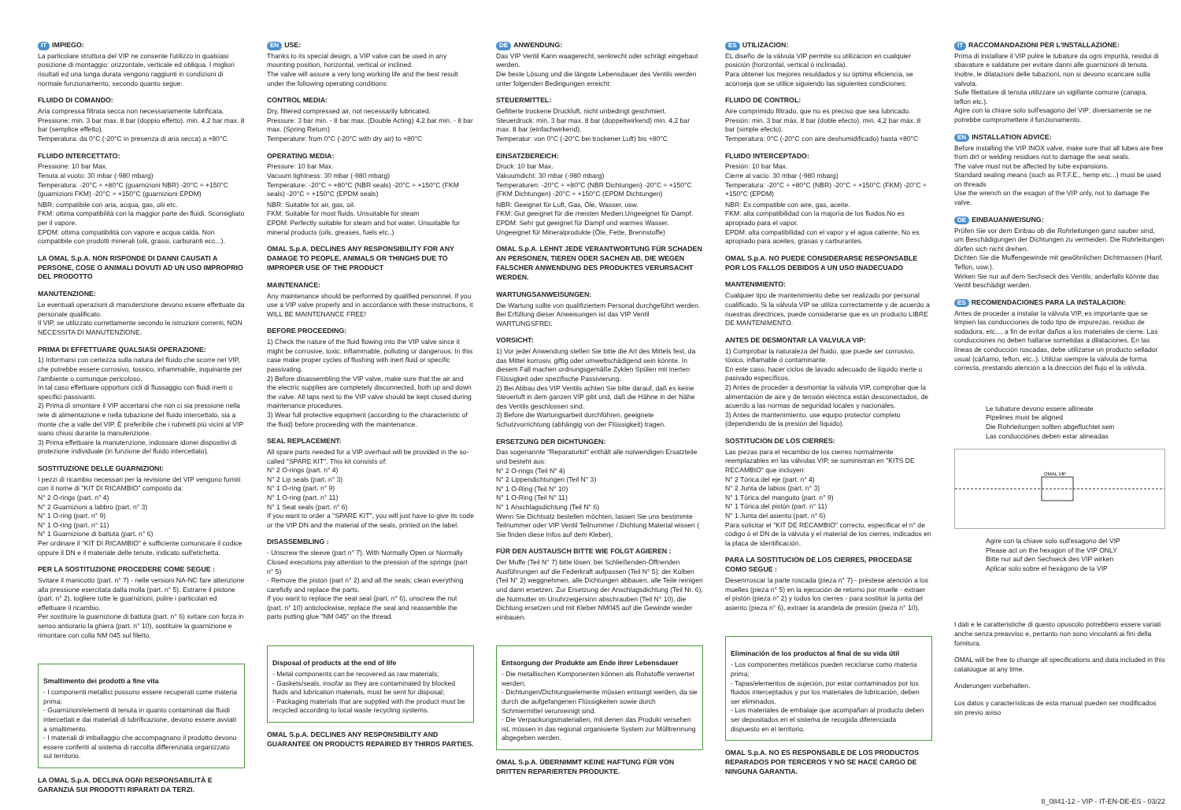IT IMPIEGO:
La particolare struttura del VIP ne consente l'utilizzo in qualsiasi posizione di montaggio: orizzontale, verticale ed obliqua. I migliori risultati ed una lunga durata vengono raggiunti in condizioni di normale funzionamento, secondo quanto segue:
FLUIDO DI COMANDO:
Aria compressa filtrata secca non necessariamente lubrificata.
Pressione: min. 3 bar max. 8 bar (doppio effetto). min. 4,2 bar max. 8 bar (semplice effetto).
Temperatura: da 0°C (-20°C in presenza di aria secca) a +80°C
FLUIDO INTERCETTATO:
Pressione: 10 bar Max.
Tenuta al vuoto: 30 mbar (-980 mbarg)
Temperatura: -20°C ÷ +80°C (guarnizioni NBR) -20°C ÷ +150°C (guarnizioni FKM) -20°C ÷ +150°C (guarnizioni EPDM)
NBR: compatibile con aria, acqua, gas, olii etc.
FKM: ottima compatibilità con la maggior parte dei fluidi. Sconsigliato per il vapore.
EPDM: ottima compatibilità con vapore e acqua calda. Non compatibile con prodotti minerali (olii, grassi, carburanti ecc...).
LA OMAL S.p.A. NON RISPONDE DI DANNI CAUSATI A PERSONE, COSE O ANIMALI DOVUTI AD UN USO IMPROPRIO DEL PRODOTTO
MANUTENZIONE:
Le eventuali operazioni di manutenzione devono essere effettuate da personale qualificato.
Il VIP, se utilizzato correttamente secondo le istruzioni correnti, NON NECESSITA DI MANUTENZIONE.
PRIMA DI EFFETTUARE QUALSIASI OPERAZIONE:
1) Informarsi con certezza sulla natura del fluido che scorre nel VIP, che potrebbe essere corrosivo, tossico, infiammabile, inquinante per l'ambiente o comunque pericoloso.
In tal caso effettuare opportuni cicli di flussaggio con fluidi inerti o specifici passivanti.
2) Prima di smontare il VIP accertarsi che non ci sia pressione nella rete di alimentazione e nella tubazione del fluido intercettato, sia a monte che a valle del VIP. È preferibile che i rubinetti più vicini al VIP siano chiusi durante la manutenzione.
3) Prima effettuare la manutenzione, indossare idonei dispositivi di protezione individuale (in funzione del fluido intercettato).
SOSTITUZIONE DELLE GUARNIZIONI:
I pezzi di ricambio necessari per la revisione del VIP vengono forniti con il nome di "KIT DI RICAMBIO" composto da:
N° 2 O-rings (part. n° 4)
N° 2 Guarnizioni a labbro (part. n° 3)
N° 1 O-ring (part. n° 9)
N° 1 O-ring (part. n° 11)
N° 1 Guarnizione di battuta (part. n° 6)
Per ordinare il "KIT DI RICAMBIO" è sufficiente comunicare il codice oppure il DN e il materiale delle tenute, indicato sull'etichetta.
PER LA SOSTITUZIONE PROCEDERE COME SEGUE :
Svitare il manicotto (part. n° 7) - nelle versioni NA-NC fare attenzione alla pressione esercitata dalla molla (part. n° 5). Estrarre il pistone (part. n° 2), togliere tutte le guarnizioni, pulire i particolari ed effettuare il ricambio.
Per sostituire la guarnizione di battuta (part. n° 6) svitare con forza in senso antiorario la ghiera (part. n° 10), sostituire la guarnizione e rimontare con colla NM 045 sul filetto.
Smaltimento dei prodotti a fine vita
- I componenti metallici possono essere recuperati come materia prima;
- Guarnizioni/elementi di tenuta in quanto contaminati dai fluidi intercettati e dai materiali di lubrificazione, devono essere avviati a smaltimento.
- I materiali di imballaggio che accompagnano il prodotto devono essere conferiti al sistema di raccolta differenziata organizzato sul territorio.
LA OMAL S.p.A. DECLINA OGNI RESPONSABILITÀ E GARANZIA SUI PRODOTTI RIPARATI DA TERZI.
EN USE:
Thanks to its special design, a VIP valve can be used in any mounting position, horizontal, vertical or inclined.
The valve will assure a very long working life and the best result under the following operating conditions:
CONTROL MEDIA:
Dry, filtered compressed air, not necessarily lubricated.
Pressure: 3 bar min. - 8 bar max. (Double Acting) 4,2 bar min. - 8 bar max. (Spring Return)
Temperature: from 0°C (-20°C with dry air) to +80°C
OPERATING MEDIA:
Pressure: 10 bar Max.
Vacuum tightness: 30 mbar (-980 mbarg)
Temperature: -20°C ÷ +80°C (NBR seals) -20°C ÷ +150°C (FKM seals) -20°C ÷ +150°C (EPDM seals)
NBR: Suitable for air, gas, oil.
FKM: Suitable for most fluids. Unsuitable for steam
EPDM: Perfectly suitable for steam and hot water. Unsuitable for mineral products (oils, greases, fuels etc..)
OMAL S.p.A. DECLINES ANY RESPONSIBILITY FOR ANY DAMAGE TO PEOPLE, ANIMALS OR THINGHS DUE TO IMPROPER USE OF THE PRODUCT
MAINTENANCE:
Any maintenance should be performed by qualified personnel. If you use a VIP valve properly and in accordance with these instructions, it WILL BE MAINTENANCE FREE!
BEFORE PROCEEDING:
1) Check the nature of the fluid flowing into the VIP valve since it might be corrosive, toxic, inflammable, polluting or dangerous; In this case make proper cycles of flushing with inert fluid or specific passivating.
2) Before disassembling the VIP valve, make sure that the air and the electric supplies are completely disconnected, both up and down the valve. All taps next to the VIP valve should be kept closed during maintenance procedures.
3) Wear full protective equipment (according to the characteristic of the fluid) before proceeding with the maintenance.
SEAL REPLACEMENT:
All spare parts needed for a VIP overhaul will be provided in the so-called "SPARE KIT". This kit consists of:
N° 2 O-rings (part. n° 4)
N° 2 Lip seals (part. n° 3)
N° 1 O-ring (part. n° 9)
N° 1 O-ring (part. n° 11)
N° 1 Seat seals (part. n° 6)
If you want to order a "SPARE KIT", you will just have to give its code or the VIP DN and the material of the seals, printed on the label.
DISASSEMBLING :
- Unscrew the sleeve (part n° 7). With Normally Open or Normally Closed executions pay attention to the pression of the springs (part n° 5)
- Remove the piston (part n° 2) and all the seals; clean everything carefully and replace the parts.
If you want to replace the seat seal (part. n° 6), unscrew the nut (part. n° 10) anticlockwise, replace the seal and reassemble the parts putting glue "NM 045" on the thread.
Disposal of products at the end of life
- Metal components can be recovered as raw materials;
- Gaskets/seals, insofar as they are contaminated by blocked fluids and lubrication materials, must be sent for disposal;
- Packaging materials that are supplied with the product must be recycled according to local waste recycling systems.
OMAL S.p.A. DECLINES ANY RESPONSIBILITY AND GUARANTEE ON PRODUCTS REPAIRED BY THIRDS PARTIES.
DE ANWENDUNG:
Das VIP Ventil Kann waagerecht, senkrecht oder schrägt eingebaut werden.
Die beste Lösung und die längste Lebensdauer des Ventils werden unter folgenden Bedingungen erreicht:
STEUERMITTEL:
Gefilterte trockene Druckluft, nicht unbedingt geschmiert.
Steuerdruck: min. 3 bar max. 8 bar (doppeltwirkend) min. 4,2 bar max. 8 bar (einfachwirkend).
Temperatur: von 0°C (-20°C bei trockener Luft) bis +80°C
EINSATZBEREICH:
Druck: 10 bar Max.
Vakuumdicht: 30 mbar (-980 mbarg)
Temperaturen: -20°C ÷ +80°C (NBR Dichtungen) -20°C ÷ +150°C (FKM Dichtungen) -20°C ÷ +150°C (EPDM Dichtungen)
NBR: Geeignet für Luft, Gas, Öle, Wasser, usw.
FKM: Gut geeignet für die meisten Medien.Ungeeignet für Dampf.
EPDM: Sehr gut geeignet für Dampf und warmes Wasser. Ungeeignet für Mineralprodukte (Öle, Fette, Brennstoffe)
OMAL S.p.A. LEHNT JEDE VERANTWORTUNG FÜR SCHADEN AN PERSONEN, TIEREN ODER SACHEN AB, DIE WEGEN FALSCHER ANWENDUNG DES PRODUKTES VERURSACHT WERDEN.
WARTUNGSANWEISUNGEN:
Die Wartung sollte von qualifiziertem Personal durchgeführt werden.
Bei Erfüllung dieser Anweisungen ist das VIP Ventil WARTUNGSFREI.
VORSICHT:
1) Vor jeder Anwendung stellen Sie bitte die Art des Mittels fest, da das Mittel korrosiv, giftig oder umweltschädigend sein könnte. In diesem Fall machen ordnungsgemäße Zyklen Spülen mit inerten Flüssigkeit oder spezifische Passivierung.
2) Bei Abbau des VIP Ventils achten Sie bitte darauf, daß es keine Steuerluft in dem ganzen VIP gibt und, daß die Hähne in der Nähe des Ventils geschlossen sind.
3) Before die Wartungsarbeit durchführen, geeignete Schutzvorrichtung (abhängig von der Flüssigkeit) tragen.
ERSETZUNG DER DICHTUNGEN:
Das sogenannte "Reparaturkit" enthält alle notwendigen Ersatzteile und besteht aus:
N° 2 O-rings (Teil N° 4)
N° 2 Lippendichtungen (Teil N° 3)
N° 1 O-Ring (Teil N° 10)
N° 1 O-Ring (Teil N° 11)
N° 1 Anschlagsdichtung (Teil N° 6)
Wenn Sie Dichtsatz bestellen möchten, lassen Sie uns bestimmte Teilnummer oder VIP Ventil Teilnummer / Dichtung Material wissen ( Sie finden diese Infos auf dem Kleber).
FÜR DEN AUSTAUSCH BITTE WIE FOLGT AGIEREN :
Der Muffe (Teil N° 7) bitte lösen; bei Schließenden-Öffnenden Ausführungen auf die Federkraft aufpassen (Teil N° 5); der Kolben (Teil N° 2) weggnehmen, alle Dichtungen abbauen, alle Teile reinigen und dann ersetzen. Zur Ersetzung der Anschlagsdichtung (Teil Nr. 6), die Nutmutter im Unuhrzeigersinn abschrauben (Teil N° 10), die Dichtung ersetzen und mit Kleber NM045 auf die Gewinde wieder einbauen.
Entsorgung der Produkte am Ende ihrer Lebensdauer
- Die metallischen Komponenten können als Rohstoffe verwertet werden;
- Dichtungen/Dichtungselemente müssen entsorgt werden, da sie durch die aufgefangenen Flüssigkeiten sowie durch Schmiermittel verunreinigt sind.
- Die Verpackungsmaterialien, mit denen das Produkt versehen ist, müssen in das regional organisierte System zur Mülltrennung abgegeben werden.
OMAL S.p.A. ÜBERNIMMT KEINE HAFTUNG FÜR VON DRITTEN REPARIERTEN PRODUKTE.
ES UTILIZACION:
EL diseño de la válvula VIP permite su utilizácion en cualquier posición (horizontal, vertical ó inclinada).
Para obtener los mejores resuldados y su óptima eficiencia, se aconseja que se utilice siguiendo las siguientes condiciones:
FLUIDO DE CONTROL:
Aire comprimido filtrado, que no es preciso que sea lubricado.
Presión: min. 3 bar màx. 8 bar (doble efecto). min. 4,2 bar màx. 8 bar (simple efecto).
Temperatura: 0°C (-20°C con aire deshumidificado) hasta +80°C
FLUIDO INTERCEPTADO:
Presión: 10 bar Max.
Cierre al vacío: 30 mbar (-980 mbarg)
Temperatura: -20°C ÷ +80°C (NBR) -20°C ÷ +150°C (FKM) -20°C ÷ +150°C (EPDM)
NBR: Es compatible con aire, gas, aceite.
FKM: alta compatibilidad con la majoría de los fluidos.No es apropiado para el vapor.
EPDM: alta compatibilidad con el vapor y el agua caliente. No es apropiado para aceites, grasas y carburantes.
OMAL S.p.A. NO PUEDE CONSIDERARSE RESPONSABLE POR LOS FALLOS DEBIDOS A UN USO INADECUADO
MANTENIMIENTO:
Cualquier tipo de mantenimiento debe ser realizado por personal cualificado. Si la válvula VIP se utiliza correctamente y de acuerdo a nuestras directrices, puede considerarse que es un producto LIBRE DE MANTENIMENTO.
ANTES DE DESMONTAR LA VALVULA VIP:
1) Comprobar la naturaleza del fluido, que puede ser corrosivo, tóxico, inflamable ó contaminante.
En este caso, hacer ciclos de lavado adecuado de líquido inerte o pasivado específicos.
2) Antes de proceder a desmontar la válvula VIP, comprobar que la alimentación de aire y de tensión eléctrica están desconectados, de acuerdo a las normas de seguridad locales y nacionales.
3) Antes de mantenimiento, use equipo protector completo (dependiendo de la presión del líquido).
SOSTITUCION DE LOS CIERRES:
Las piezas para el recambio de los cierres normalmente reemplazables en las válvulas VIP, se suministran en "KITS DE RECAMBIO" que incluyen:
N° 2 Tórica del eje (part. n° 4)
N° 2 Junta de labios (part. n° 3)
N° 1 Tórica del manguito (part. n° 9)
N° 1 Tórica del pistón (part. n° 11)
N° 1 Junta del asiento (part. n° 6)
Para solicitar el "KIT DE RECAMBIO" correcto, especificar el n° de código ò el DN de la válvula y el material de los cierres, indicados en la placa de identificación.
PARA LA SOSTITUCION DE LOS CIERRES, PROCEDASE COMO SEGUE :
Desenrroscar la parte roscada (pieza n° 7) - préstese atención a los muelles (pieza n° 5) en la ejecución de retorno por muelle - extraer el pistón (pieza n° 2) y todos los cierres - para sostituir la junta del asiento (pieza n° 6), extraer la arandela de presión (pieza n° 10).
Eliminación de los productos al final de su vida útil
- Los componentes metálicos pueden reciclarse como materia prima;
- Tapas/elementos de sujeción, por estar contaminados por los fluidos interceptados y por los materiales de lubricación, deben ser eliminados.
- Los materiales de embalaje que acompañan al producto deben ser depositados en el sistema de recogida diferenciada dispuesto en el territorio.
OMAL S.p.A. NO ES RESPONSABLE DE LOS PRODUCTOS REPARADOS POR TERCEROS Y NO SE HACE CARGO DE NINGUNA GARANTIA.
IT RACCOMANDAZIONI PER L'INSTALLAZIONE:
Prima di installare il VIP pulire le tubature da ogni impurità, residui di sbavature e saldature per evitare danni alle guarnizioni di tenuta. Inoltre, le dilatazioni delle tubazioni, non si devono scaricare sulla valvola.
Sulle filettature di tenuta utilizzare un sigillante comune (canapa, teflon etc.).
Agire con la chiave solo sull'esagono del VIP; diversamente se ne potrebbe compromettere il funzionamento.
EN INSTALLATION ADVICE:
Before installing the VIP INOX valve, make sure that all tubes are free from dirt or welding residues not to damage the seat seals.
The valve must not be affected by tube expansions.
Standard sealing means (such as P.T.F.E., hemp etc...) must be used on threads
Use the wrench on the exagon of the VIP only, not to damage the valve.
DE EINBAUANWEISUNG:
Prüfen Sie vor dem Einbau ob die Rohrleitungen ganz sauber sind, um Beschädigungen der Dichtungen zu vermeiden. Die Rohrleitungen dürfen sich nicht drehen.
Dichten Sie die Muffengewinde mit gewöhnlichen Dichtmassen (Hanf, Teflon, usw.).
Wirken Sie nur auf dem Sechseck des Ventils; anderfalls könnte das Ventil beschädigt werden.
ES RECOMENDACIONES PARA LA INSTALACION:
Antes de proceder a instalar la válvula VIP, es importante que se limpien las conducciones de todo tipo de impurezas, residuo de sodadura, etc..., a fin de evitar daños a los materiales de cierre. Las conducciones no deben hallarse sometidas a dilataciones. En las líneas de conducción roscadas, debe utilizarse un producto sellador usual (cáñamo, teflon, etc..). Utilizar siempre la válvula de forma correcta, prestando atención a la dirección del flujo el la válvula.
Le tubature devono essere allineate
Pipelines must be aligned
Die Rohrleitungen sollten abgefluchtet sein
Las conducciónes deben estar alineadas
OMAL VIP
Agire con la chiave solo sull'esagono del VIP
Please act on the hexagon of the VIP ONLY
Bitte nur auf den Sechseck des VIP wirken
Aplicar solo sobre el hexágono de la VIP
I dati e le caratteristiche di questo opuscolo potrebbero essere variati anche senza preavviso e, pertanto non sono vincolanti ai fini della fornitura.
OMAL will be free to change all specifications and data included in this catalougue at any time.
Änderungen vorbehalten.
Los datos y características de esta manual pueden ser modificados sin previo aviso
8_0841-12 - VIP - IT-EN-DE-ES - 03/22